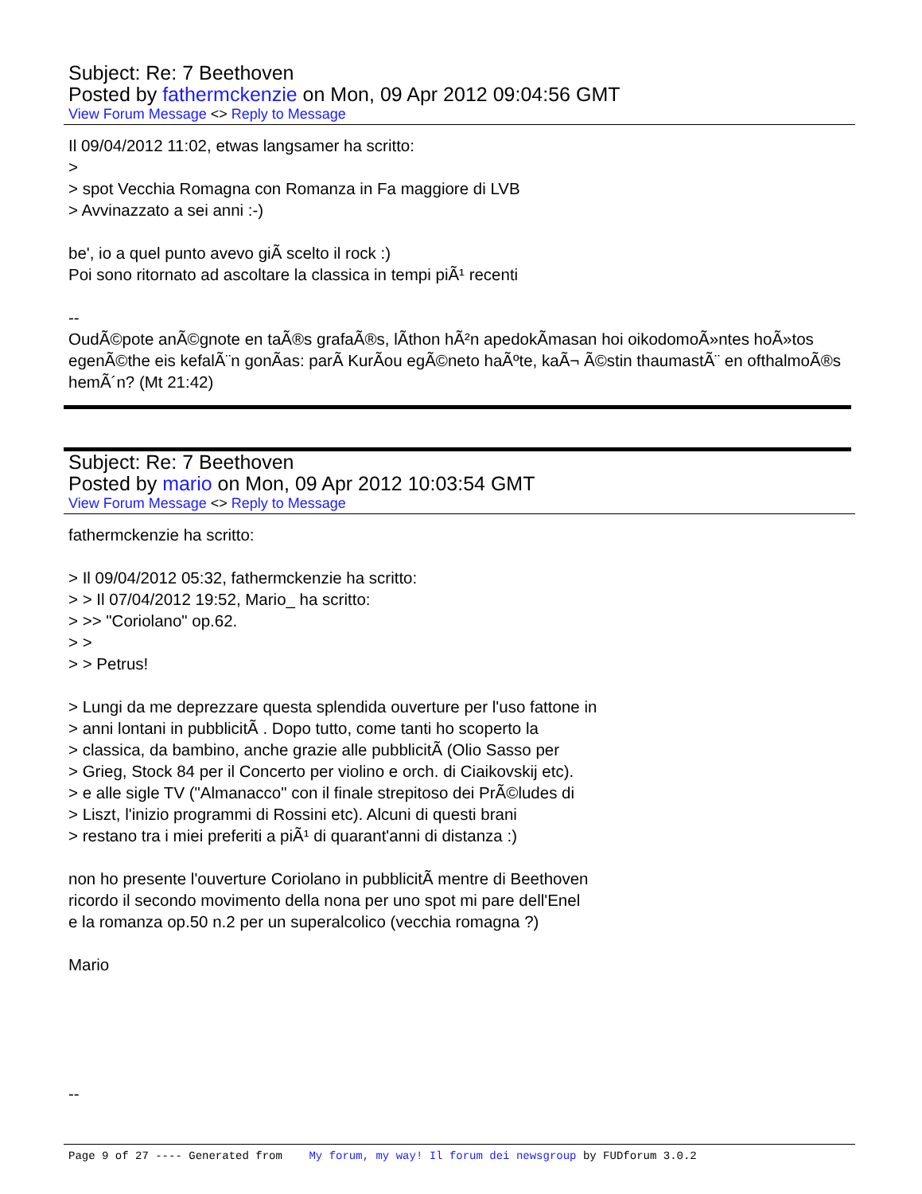Subject: Re: 7 Beethoven
Posted by fathermckenzie on Mon, 09 Apr 2012 09:04:56 GMT
View Forum Message <> Reply to Message
Il 09/04/2012 11:02, etwas langsamer ha scritto:
>
> spot Vecchia Romagna con Romanza in Fa maggiore di LVB
> Avvinazzato a sei anni :-)
be', io a quel punto avevo giÃ scelto il rock :)
Poi sono ritornato ad ascoltare la classica in tempi piÃ¹ recenti
--
OudÃ©pote anÃ©gnote en taÃ®s grafaÃ®s, lÃ­thon hÃ²n apedokÃ­masan hoi oikodomoÃ»ntes hoÃ»tos egenÃ©the eis kefalÃ¨n gonÃ­as: parÃ KurÃ­ou egÃ©neto haÃºte, kaÃ¬ Ã©stin thaumastÃ¨ en ofthalmoÃ®s hemÃ´n? (Mt 21:42)
Subject: Re: 7 Beethoven
Posted by mario on Mon, 09 Apr 2012 10:03:54 GMT
View Forum Message <> Reply to Message
fathermckenzie ha scritto:
> Il 09/04/2012 05:32, fathermckenzie ha scritto:
> > Il 07/04/2012 19:52, Mario_ ha scritto:
> >> "Coriolano" op.62.
> >
> > Petrus!
> Lungi da me deprezzare questa splendida ouverture per l'uso fattone in
> anni lontani in pubblicitÃ . Dopo tutto, come tanti ho scoperto la
> classica, da bambino, anche grazie alle pubblicitÃ (Olio Sasso per
> Grieg, Stock 84 per il Concerto per violino e orch. di Ciaikovskij etc).
> e alle sigle TV ("Almanacco" con il finale strepitoso dei PrÃ©ludes di
> Liszt, l'inizio programmi di Rossini etc). Alcuni di questi brani
> restano tra i miei preferiti a piÃ¹ di quarant'anni di distanza :)
non ho presente l'ouverture Coriolano in pubblicitÃ mentre di Beethoven
ricordo il secondo movimento della nona per uno spot mi pare dell'Enel
e la romanza op.50 n.2 per un superalcolico (vecchia romagna ?)
Mario
--
Page 9 of 27 ---- Generated from My forum, my way! Il forum dei newsgroup by FUDforum 3.0.2